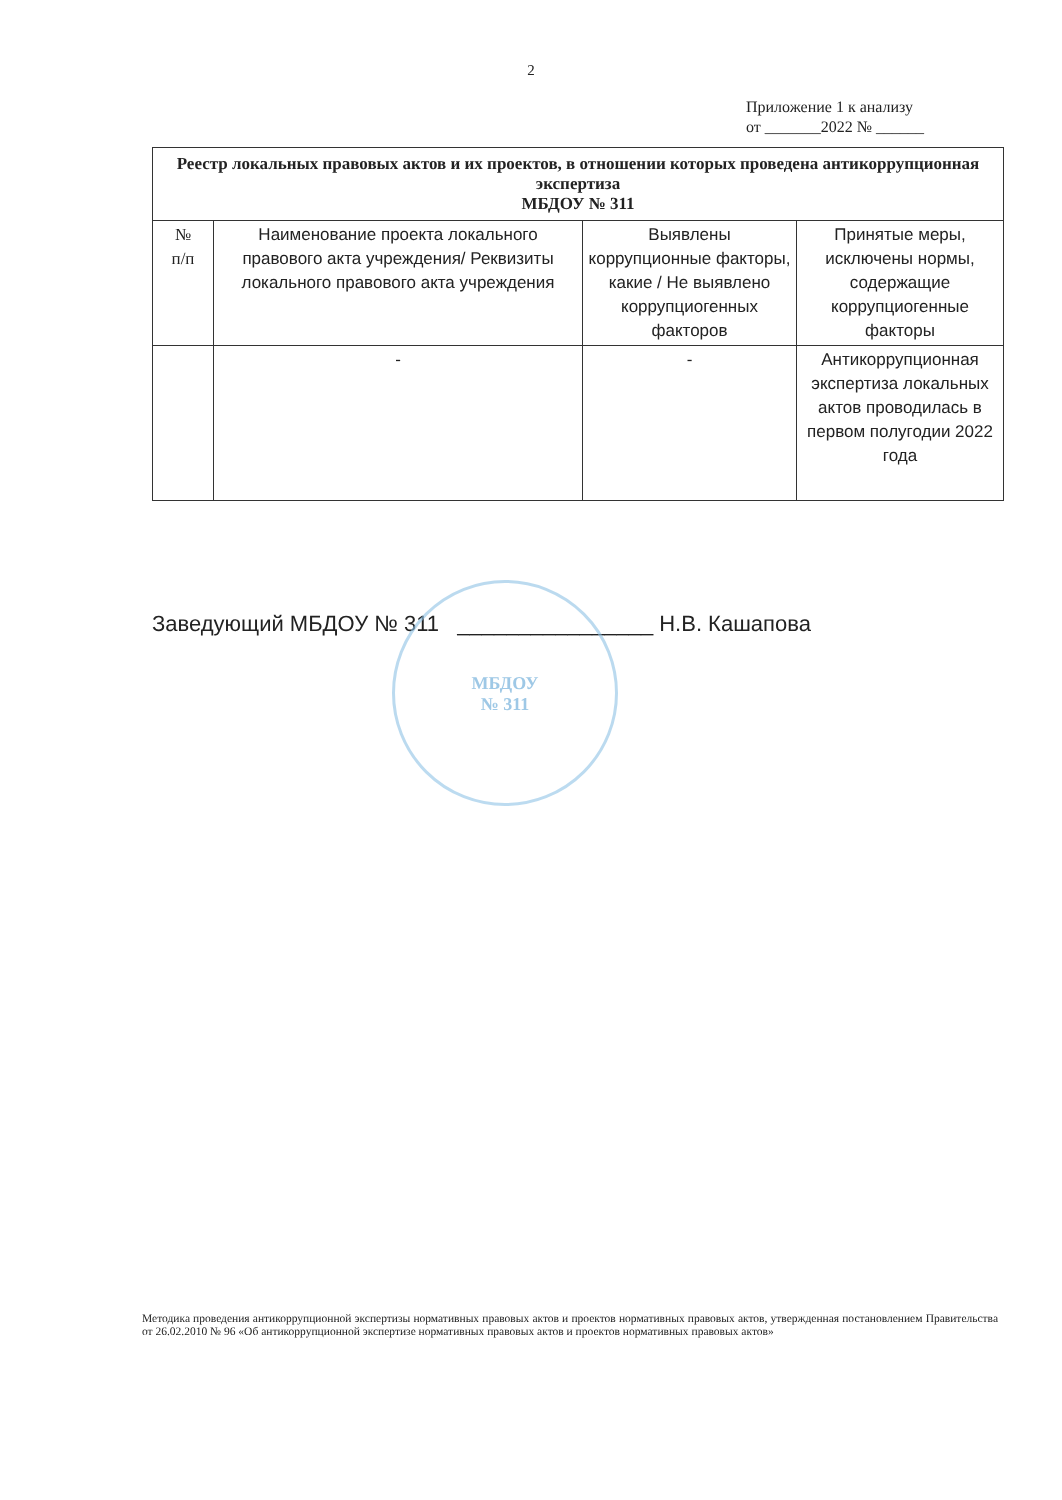2
Приложение 1 к анализу
от _______2022 № ______
| Реестр локальных правовых актов и их проектов, в отношении которых проведена антикоррупционная экспертиза МБДОУ № 311 | | | |
| --- | --- | --- | --- |
| № п/п | Наименование проекта локального правового акта учреждения/ Реквизиты локального правового акта учреждения | Выявлены коррупционные факторы, какие / Не выявлено коррупциогенных факторов | Принятые меры, исключены нормы, содержащие коррупциогенные факторы |
| | - | - | Антикоррупционная экспертиза локальных актов проводилась в первом полугодии 2022 года |
МБДОУ
№ 311
Заведующий МБДОУ № 311 ________________ Н.В. Кашапова
Методика проведения антикоррупционной экспертизы нормативных правовых актов и проектов нормативных правовых актов, утвержденная постановлением Правительства от 26.02.2010 № 96 «Об антикоррупционной экспертизе нормативных правовых актов и проектов нормативных правовых актов»